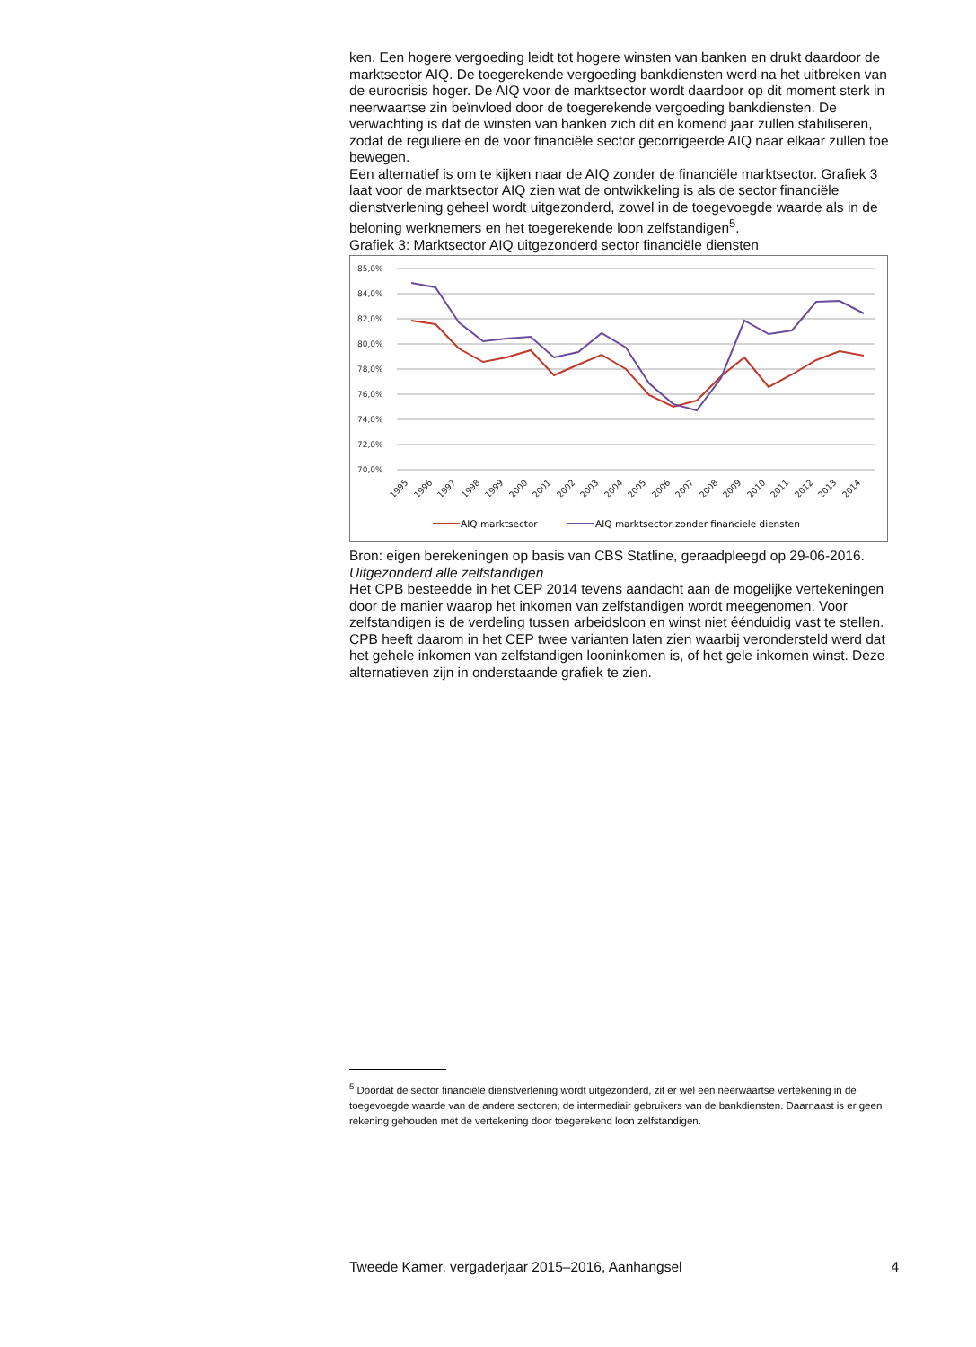ken. Een hogere vergoeding leidt tot hogere winsten van banken en drukt daardoor de marktsector AIQ. De toegerekende vergoeding bankdiensten werd na het uitbreken van de eurocrisis hoger. De AIQ voor de marktsector wordt daardoor op dit moment sterk in neerwaartse zin beïnvloed door de toegerekende vergoeding bankdiensten. De verwachting is dat de winsten van banken zich dit en komend jaar zullen stabiliseren, zodat de reguliere en de voor financiële sector gecorrigeerde AIQ naar elkaar zullen toe bewegen.
Een alternatief is om te kijken naar de AIQ zonder de financiële marktsector. Grafiek 3 laat voor de marktsector AIQ zien wat de ontwikkeling is als de sector financiële dienstverlening geheel wordt uitgezonderd, zowel in de toegevoegde waarde als in de beloning werknemers en het toegerekende loon zelfstandigen<sup>5</sup>.
Grafiek 3: Marktsector AIQ uitgezonderd sector financiële diensten
85,0%
84,0%
82,0%
80,0%
78,0%
76,0%
74,0%
72,0%
70,0%
1995
1996
1997
1998
1999
2000
2001
2002
2003
2004
2005
2006
2007
2008
2009
2010
2011
2012
2013
2014
AIQ marktsector
AIQ marktsector zonder financiele diensten
Bron: eigen berekeningen op basis van CBS Statline, geraadpleegd op 29-06-2016.
Uitgezonderd alle zelfstandigen
Het CPB besteedde in het CEP 2014 tevens aandacht aan de mogelijke vertekeningen door de manier waarop het inkomen van zelfstandigen wordt meegenomen. Voor zelfstandigen is de verdeling tussen arbeidsloon en winst niet éénduidig vast te stellen. CPB heeft daarom in het CEP twee varianten laten zien waarbij verondersteld werd dat het gehele inkomen van zelfstandigen looninkomen is, of het gele inkomen winst. Deze alternatieven zijn in onderstaande grafiek te zien.
<sup>5</sup> Doordat de sector financiële dienstverlening wordt uitgezonderd, zit er wel een neerwaartse vertekening in de toegevoegde waarde van de andere sectoren; de intermediair gebruikers van de bankdiensten. Daarnaast is er geen rekening gehouden met de vertekening door toegerekend loon zelfstandigen.
Tweede Kamer, vergaderjaar 2015–2016, Aanhangsel 4